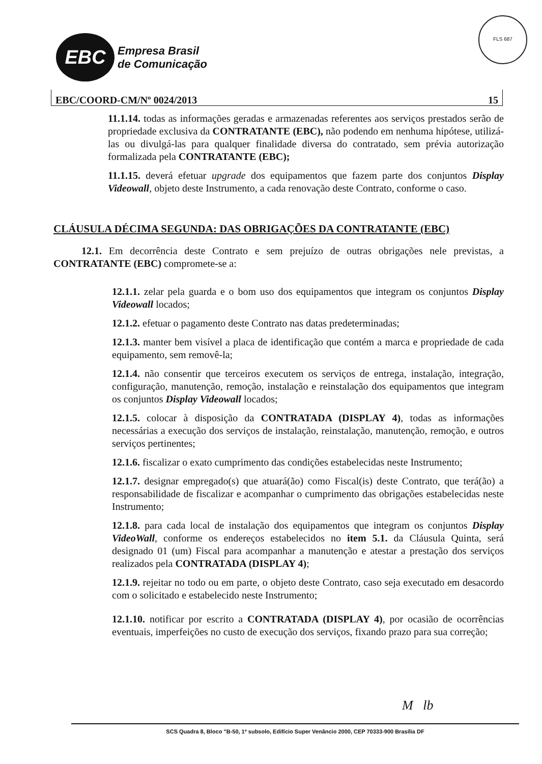EBC
Empresa Brasil
de Comunicação
FLS 687
EBC/COORD-CM/Nº 0024/2013 15
11.1.14. todas as informações geradas e armazenadas referentes aos serviços prestados serão de propriedade exclusiva da CONTRATANTE (EBC), não podendo em nenhuma hipótese, utilizá-las ou divulgá-las para qualquer finalidade diversa do contratado, sem prévia autorização formalizada pela CONTRATANTE (EBC);
11.1.15. deverá efetuar upgrade dos equipamentos que fazem parte dos conjuntos Display Videowall, objeto deste Instrumento, a cada renovação deste Contrato, conforme o caso.
CLÁUSULA DÉCIMA SEGUNDA: DAS OBRIGAÇÕES DA CONTRATANTE (EBC)
12.1. Em decorrência deste Contrato e sem prejuízo de outras obrigações nele previstas, a CONTRATANTE (EBC) compromete-se a:
12.1.1. zelar pela guarda e o bom uso dos equipamentos que integram os conjuntos Display Videowall locados;
12.1.2. efetuar o pagamento deste Contrato nas datas predeterminadas;
12.1.3. manter bem visível a placa de identificação que contém a marca e propriedade de cada equipamento, sem removê-la;
12.1.4. não consentir que terceiros executem os serviços de entrega, instalação, integração, configuração, manutenção, remoção, instalação e reinstalação dos equipamentos que integram os conjuntos Display Videowall locados;
12.1.5. colocar à disposição da CONTRATADA (DISPLAY 4), todas as informações necessárias a execução dos serviços de instalação, reinstalação, manutenção, remoção, e outros serviços pertinentes;
12.1.6. fiscalizar o exato cumprimento das condições estabelecidas neste Instrumento;
12.1.7. designar empregado(s) que atuará(ão) como Fiscal(is) deste Contrato, que terá(ão) a responsabilidade de fiscalizar e acompanhar o cumprimento das obrigações estabelecidas neste Instrumento;
12.1.8. para cada local de instalação dos equipamentos que integram os conjuntos Display VideoWall, conforme os endereços estabelecidos no item 5.1. da Cláusula Quinta, será designado 01 (um) Fiscal para acompanhar a manutenção e atestar a prestação dos serviços realizados pela CONTRATADA (DISPLAY 4);
12.1.9. rejeitar no todo ou em parte, o objeto deste Contrato, caso seja executado em desacordo com o solicitado e estabelecido neste Instrumento;
12.1.10. notificar por escrito a CONTRATADA (DISPLAY 4), por ocasião de ocorrências eventuais, imperfeições no custo de execução dos serviços, fixando prazo para sua correção;
M lb
SCS Quadra 8, Bloco "B-50, 1º subsolo, Edifício Super Venâncio 2000, CEP 70333-900 Brasília DF